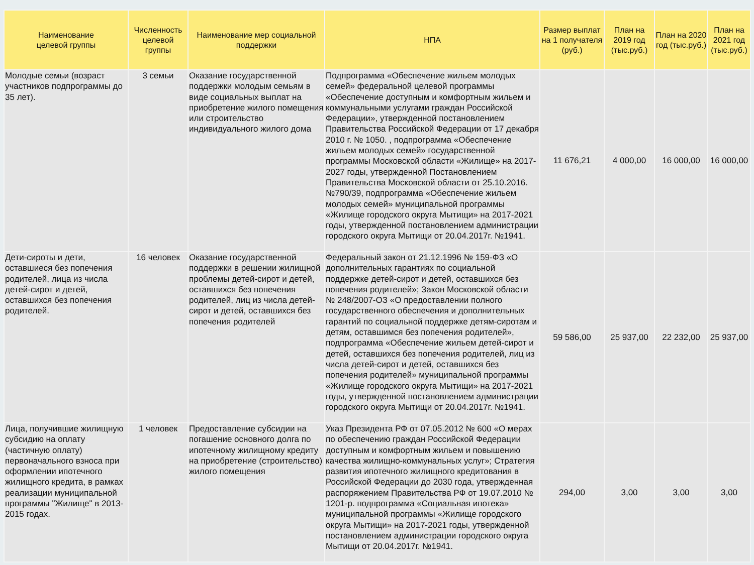| Наименование целевой группы | Численность целевой группы | Наименование мер социальной поддержки | НПА | Размер выплат на 1 получателя (руб.) | План на 2019 год (тыс.руб.) | План на 2020 год (тыс.руб.) | План на 2021 год (тыс.руб.) |
| --- | --- | --- | --- | --- | --- | --- | --- |
| Молодые семьи (возраст участников подпрограммы до 35 лет). | 3 семьи | Оказание государственной поддержки молодым семьям в виде социальных выплат на приобретение жилого помещения или строительство индивидуального жилого дома | Подпрограмма «Обеспечение жильем молодых семей» федеральной целевой программы «Обеспечение доступным и комфортным жильем и коммунальными услугами граждан Российской Федерации», утвержденной постановлением Правительства Российской Федерации от 17 декабря 2010 г. № 1050. , подпрограмма «Обеспечение жильем молодых семей» государственной программы Московской области «Жилище» на 2017-2027 годы, утвержденной Постановлением Правительства Московской области от 25.10.2016. №790/39, подпрограмма «Обеспечение жильем молодых семей» муниципальной программы «Жилище городского округа Мытищи» на 2017-2021 годы, утвержденной постановлением администрации городского округа Мытищи от 20.04.2017г. №1941. | 11 676,21 | 4 000,00 | 16 000,00 | 16 000,00 |
| Дети-сироты и дети, оставшиеся без попечения родителей, лица из числа детей-сирот и детей, оставшихся без попечения родителей. | 16 человек | Оказание государственной поддержки в решении жилищной проблемы детей-сирот и детей, оставшихся без попечения родителей, лиц из числа детей-сирот и детей, оставшихся без попечения родителей | Федеральный закон от 21.12.1996 № 159-ФЗ «О дополнительных гарантиях по социальной поддержке детей-сирот и детей, оставшихся без попечения родителей»; Закон Московской области № 248/2007-ОЗ «О предоставлении полного государственного обеспечения и дополнительных гарантий по социальной поддержке детям-сиротам и детям, оставшимся без попечения родителей», подпрограмма «Обеспечение жильем детей-сирот и детей, оставшихся без попечения родителей, лиц из числа детей-сирот и детей, оставшихся без попечения родителей» муниципальной программы «Жилище городского округа Мытищи» на 2017-2021 годы, утвержденной постановлением администрации городского округа Мытищи от 20.04.2017г. №1941. | 59 586,00 | 25 937,00 | 22 232,00 | 25 937,00 |
| Лица, получившие жилищную субсидию на оплату (частичную оплату) первоначального взноса при оформлении ипотечного жилищного кредита, в рамках реализации муниципальной программы "Жилище" в 2013-2015 годах. | 1 человек | Предоставление субсидии на погашение основного долга по ипотечному жилищному кредиту на приобретение (строительство) жилого помещения | Указ Президента РФ от 07.05.2012 № 600 «О мерах по обеспечению граждан Российской Федерации доступным и комфортным жильем и повышению качества жилищно-коммунальных услуг»; Стратегия развития ипотечного жилищного кредитования в Российской Федерации до 2030 года, утвержденная распоряжением Правительства РФ от 19.07.2010 № 1201-р. подпрограмма «Социальная ипотека» муниципальной программы «Жилище городского округа Мытищи» на 2017-2021 годы, утвержденной постановлением администрации городского округа Мытищи от 20.04.2017г. №1941. | 294,00 | 3,00 | 3,00 | 3,00 |